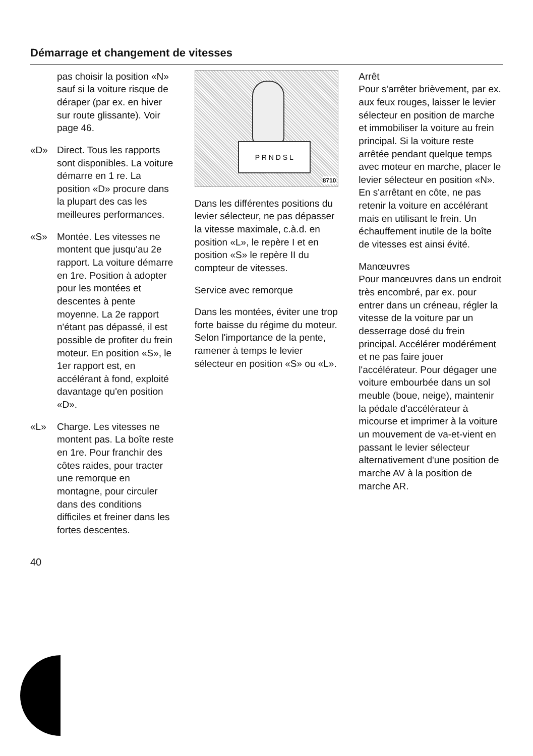Démarrage et changement de vitesses
pas choisir la position «N» sauf si la voiture risque de déraper (par ex. en hiver sur route glissante). Voir page 46.
«D» Direct. Tous les rapports sont disponibles. La voiture démarre en 1 re. La position «D» procure dans la plupart des cas les meilleures performances.
«S» Montée. Les vitesses ne montent que jusqu'au 2e rapport. La voiture démarre en 1re. Position à adopter pour les montées et descentes à pente moyenne. La 2e rapport n'étant pas dépassé, il est possible de profiter du frein moteur. En position «S», le 1er rapport est, en accélérant à fond, exploité davantage qu'en position «D».
«L» Charge. Les vitesses ne montent pas. La boîte reste en 1re. Pour franchir des côtes raides, pour tracter une remorque en montagne, pour circuler dans des conditions difficiles et freiner dans les fortes descentes.
P R N D S L
8710
Dans les différentes positions du levier sélecteur, ne pas dépasser la vitesse maximale, c.à.d. en position «L», le repère I et en position «S» le repère II du compteur de vitesses.
Service avec remorque
Dans les montées, éviter une trop forte baisse du régime du moteur. Selon l'importance de la pente, ramener à temps le levier sélecteur en position «S» ou «L».
Arrêt
Pour s'arrêter brièvement, par ex. aux feux rouges, laisser le levier sélecteur en position de marche et immobiliser la voiture au frein principal. Si la voiture reste arrêtée pendant quelque temps avec moteur en marche, placer le levier sélecteur en position «N». En s'arrêtant en côte, ne pas retenir la voiture en accélérant mais en utilisant le frein. Un échauffement inutile de la boîte de vitesses est ainsi évité.
Manœuvres
Pour manœuvres dans un endroit très encombré, par ex. pour entrer dans un créneau, régler la vitesse de la voiture par un desserrage dosé du frein principal. Accélérer modérément et ne pas faire jouer l'accélérateur. Pour dégager une voiture embourbée dans un sol meuble (boue, neige), maintenir la pédale d'accélérateur à micourse et imprimer à la voiture un mouvement de va-et-vient en passant le levier sélecteur alternativement d'une position de marche AV à la position de marche AR.
40